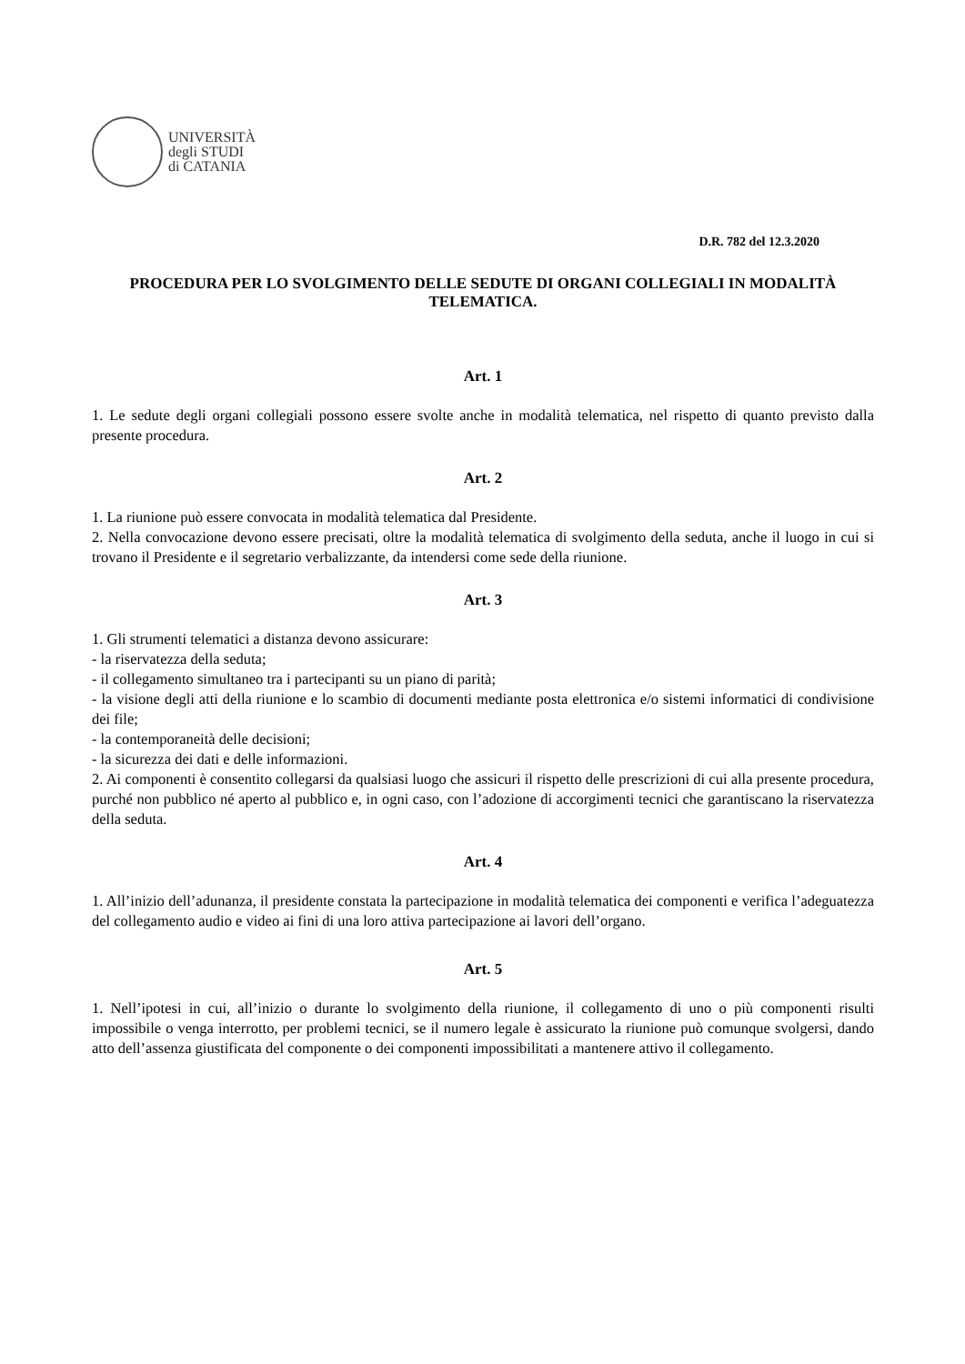UNIVERSITÀ
degli STUDI
di CATANIA
D.R. 782 del 12.3.2020
PROCEDURA PER LO SVOLGIMENTO DELLE SEDUTE DI ORGANI COLLEGIALI IN MODALITÀ TELEMATICA.
Art. 1
1. Le sedute degli organi collegiali possono essere svolte anche in modalità telematica, nel rispetto di quanto previsto dalla presente procedura.
Art. 2
1. La riunione può essere convocata in modalità telematica dal Presidente.
2. Nella convocazione devono essere precisati, oltre la modalità telematica di svolgimento della seduta, anche il luogo in cui si trovano il Presidente e il segretario verbalizzante, da intendersi come sede della riunione.
Art. 3
1. Gli strumenti telematici a distanza devono assicurare:
- la riservatezza della seduta;
- il collegamento simultaneo tra i partecipanti su un piano di parità;
- la visione degli atti della riunione e lo scambio di documenti mediante posta elettronica e/o sistemi informatici di condivisione dei file;
- la contemporaneità delle decisioni;
- la sicurezza dei dati e delle informazioni.
2. Ai componenti è consentito collegarsi da qualsiasi luogo che assicuri il rispetto delle prescrizioni di cui alla presente procedura, purché non pubblico né aperto al pubblico e, in ogni caso, con l’adozione di accorgimenti tecnici che garantiscano la riservatezza della seduta.
Art. 4
1. All’inizio dell’adunanza, il presidente constata la partecipazione in modalità telematica dei componenti e verifica l’adeguatezza del collegamento audio e video ai fini di una loro attiva partecipazione ai lavori dell’organo.
Art. 5
1. Nell’ipotesi in cui, all’inizio o durante lo svolgimento della riunione, il collegamento di uno o più componenti risulti impossibile o venga interrotto, per problemi tecnici, se il numero legale è assicurato la riunione può comunque svolgersi, dando atto dell’assenza giustificata del componente o dei componenti impossibilitati a mantenere attivo il collegamento.